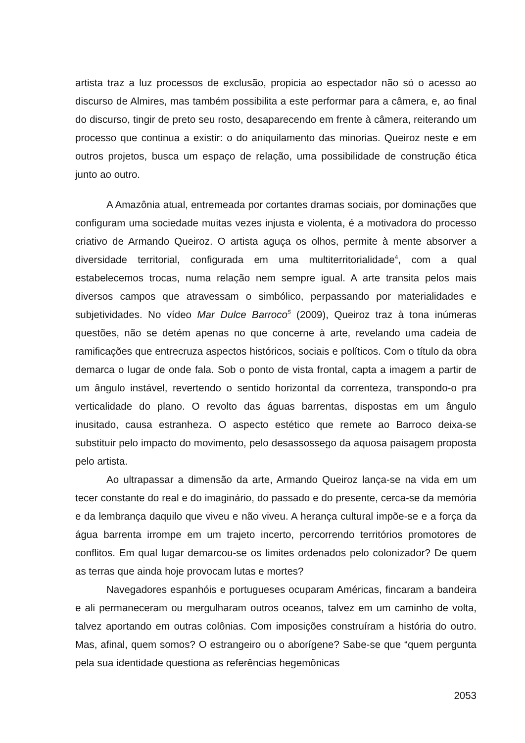artista traz a luz processos de exclusão, propicia ao espectador não só o acesso ao discurso de Almires, mas também possibilita a este performar para a câmera, e, ao final do discurso, tingir de preto seu rosto, desaparecendo em frente à câmera, reiterando um processo que continua a existir: o do aniquilamento das minorias. Queiroz neste e em outros projetos, busca um espaço de relação, uma possibilidade de construção ética junto ao outro.
A Amazônia atual, entremeada por cortantes dramas sociais, por dominações que configuram uma sociedade muitas vezes injusta e violenta, é a motivadora do processo criativo de Armando Queiroz. O artista aguça os olhos, permite à mente absorver a diversidade territorial, configurada em uma multiterritorialidade<sup>4</sup>, com a qual estabelecemos trocas, numa relação nem sempre igual. A arte transita pelos mais diversos campos que atravessam o simbólico, perpassando por materialidades e subjetividades. No vídeo Mar Dulce Barroco<sup>5</sup> (2009), Queiroz traz à tona inúmeras questões, não se detém apenas no que concerne à arte, revelando uma cadeia de ramificações que entrecruza aspectos históricos, sociais e políticos. Com o título da obra demarca o lugar de onde fala. Sob o ponto de vista frontal, capta a imagem a partir de um ângulo instável, revertendo o sentido horizontal da correnteza, transpondo-o pra verticalidade do plano. O revolto das águas barrentas, dispostas em um ângulo inusitado, causa estranheza. O aspecto estético que remete ao Barroco deixa-se substituir pelo impacto do movimento, pelo desassossego da aquosa paisagem proposta pelo artista.
Ao ultrapassar a dimensão da arte, Armando Queiroz lança-se na vida em um tecer constante do real e do imaginário, do passado e do presente, cerca-se da memória e da lembrança daquilo que viveu e não viveu. A herança cultural impõe-se e a força da água barrenta irrompe em um trajeto incerto, percorrendo territórios promotores de conflitos. Em qual lugar demarcou-se os limites ordenados pelo colonizador? De quem as terras que ainda hoje provocam lutas e mortes?
Navegadores espanhóis e portugueses ocuparam Américas, fincaram a bandeira e ali permaneceram ou mergulharam outros oceanos, talvez em um caminho de volta, talvez aportando em outras colônias. Com imposições construíram a história do outro. Mas, afinal, quem somos? O estrangeiro ou o aborígene? Sabe-se que “quem pergunta pela sua identidade questiona as referências hegemônicas
2053